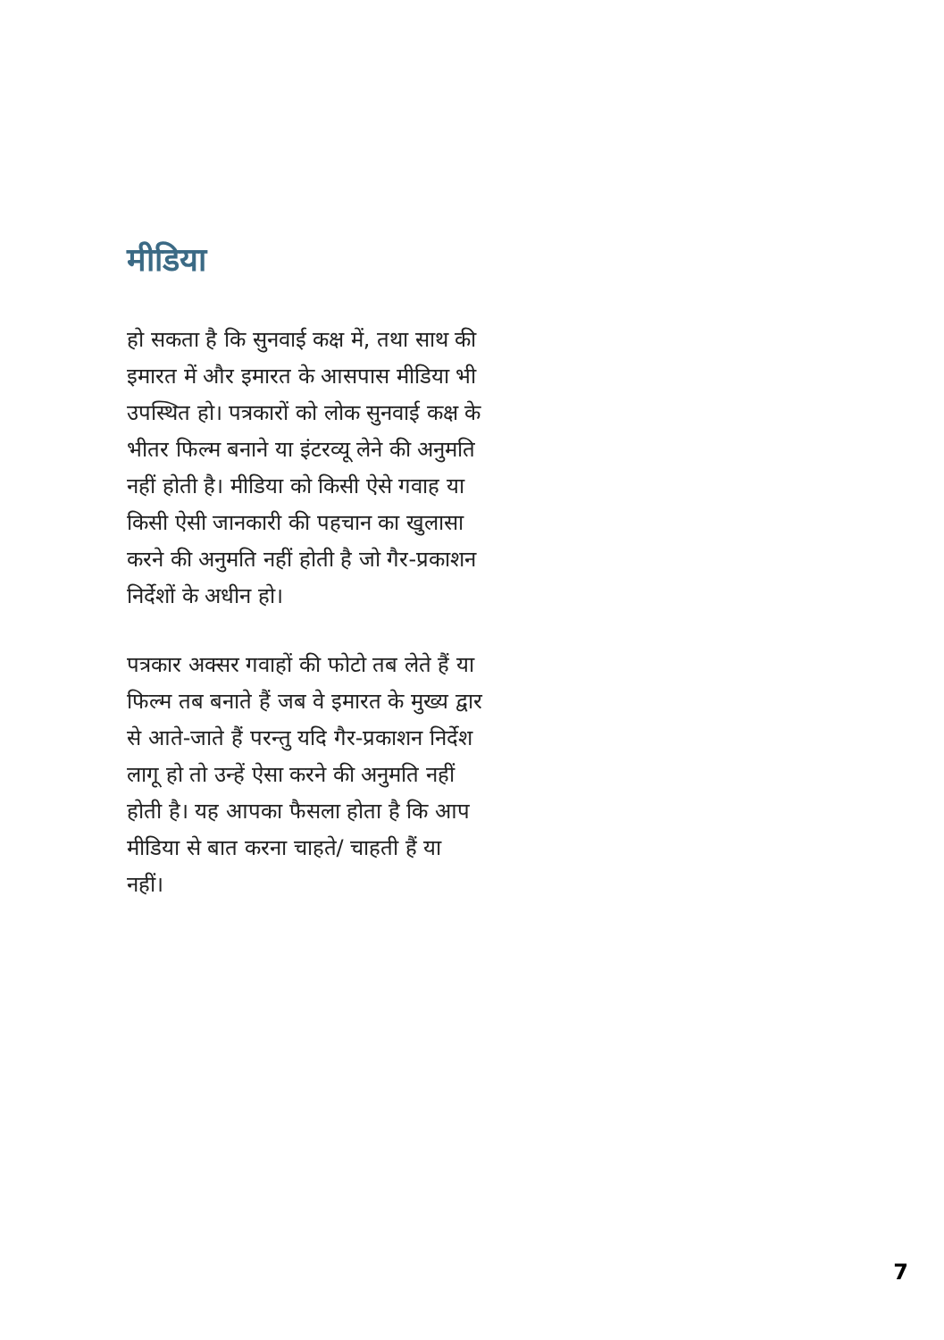मीडिया
हो सकता है कि सुनवाई कक्ष में, तथा साथ की इमारत में और इमारत के आसपास मीडिया भी उपस्थित हो। पत्रकारों को लोक सुनवाई कक्ष के भीतर फिल्म बनाने या इंटरव्यू लेने की अनुमति नहीं होती है। मीडिया को किसी ऐसे गवाह या किसी ऐसी जानकारी की पहचान का खुलासा करने की अनुमति नहीं होती है जो गैर-प्रकाशन निर्देशों के अधीन हो।
पत्रकार अक्सर गवाहों की फोटो तब लेते हैं या फिल्म तब बनाते हैं जब वे इमारत के मुख्य द्वार से आते-जाते हैं परन्तु यदि गैर-प्रकाशन निर्देश लागू हो तो उन्हें ऐसा करने की अनुमति नहीं होती है। यह आपका फैसला होता है कि आप मीडिया से बात करना चाहते/ चाहती हैं या नहीं।
7